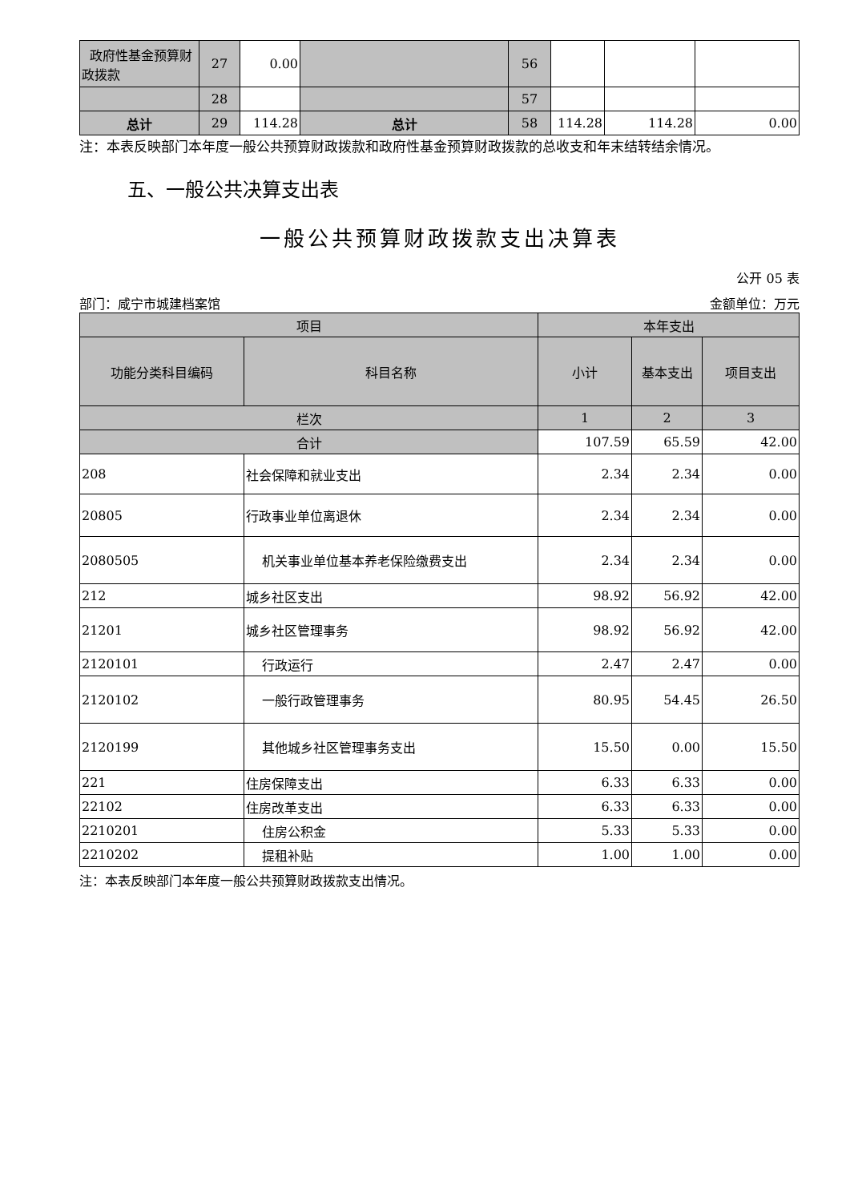| 政府性基金预算财政拨款 | 27 | 0.00 | | 56 | | | |
| | 28 | | | 57 | | | |
| 总计 | 29 | 114.28 | 总计 | 58 | 114.28 | 114.28 | 0.00 |
注：本表反映部门本年度一般公共预算财政拨款和政府性基金预算财政拨款的总收支和年末结转结余情况。
五、一般公共决算支出表
一般公共预算财政拨款支出决算表
公开 05 表
部门：咸宁市城建档案馆 金额单位：万元
| 项目 | | 本年支出 | | |
| 功能分类科目编码 | 科目名称 | 小计 | 基本支出 | 项目支出 |
| 栏次 | | 1 | 2 | 3 |
| 合计 | | 107.59 | 65.59 | 42.00 |
| 208 | 社会保障和就业支出 | 2.34 | 2.34 | 0.00 |
| 20805 | 行政事业单位离退休 | 2.34 | 2.34 | 0.00 |
| 2080505 | 机关事业单位基本养老保险缴费支出 | 2.34 | 2.34 | 0.00 |
| 212 | 城乡社区支出 | 98.92 | 56.92 | 42.00 |
| 21201 | 城乡社区管理事务 | 98.92 | 56.92 | 42.00 |
| 2120101 | 行政运行 | 2.47 | 2.47 | 0.00 |
| 2120102 | 一般行政管理事务 | 80.95 | 54.45 | 26.50 |
| 2120199 | 其他城乡社区管理事务支出 | 15.50 | 0.00 | 15.50 |
| 221 | 住房保障支出 | 6.33 | 6.33 | 0.00 |
| 22102 | 住房改革支出 | 6.33 | 6.33 | 0.00 |
| 2210201 | 住房公积金 | 5.33 | 5.33 | 0.00 |
| 2210202 | 提租补贴 | 1.00 | 1.00 | 0.00 |
注：本表反映部门本年度一般公共预算财政拨款支出情况。